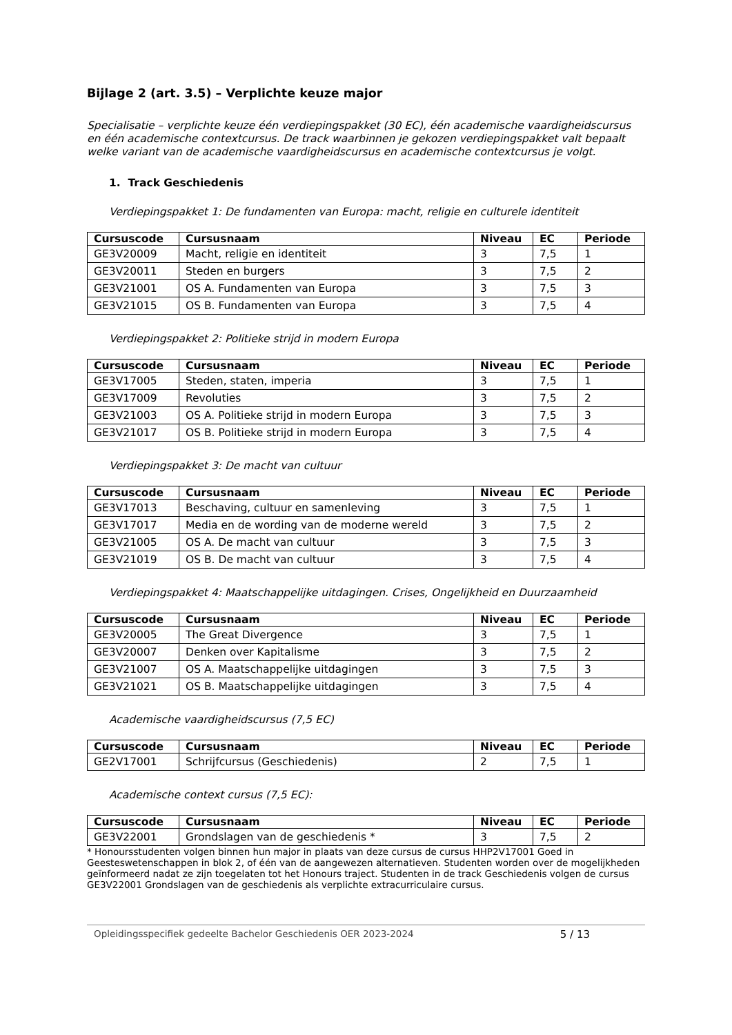Bijlage 2 (art. 3.5) – Verplichte keuze major
Specialisatie – verplichte keuze één verdiepingspakket (30 EC), één academische vaardigheidscursus en één academische contextcursus. De track waarbinnen je gekozen verdiepingspakket valt bepaalt welke variant van de academische vaardigheidscursus en academische contextcursus je volgt.
1. Track Geschiedenis
Verdiepingspakket 1: De fundamenten van Europa: macht, religie en culturele identiteit
| Cursuscode | Cursusnaam | Niveau | EC | Periode |
| --- | --- | --- | --- | --- |
| GE3V20009 | Macht, religie en identiteit | 3 | 7,5 | 1 |
| GE3V20011 | Steden en burgers | 3 | 7,5 | 2 |
| GE3V21001 | OS A. Fundamenten van Europa | 3 | 7,5 | 3 |
| GE3V21015 | OS B. Fundamenten van Europa | 3 | 7,5 | 4 |
Verdiepingspakket 2: Politieke strijd in modern Europa
| Cursuscode | Cursusnaam | Niveau | EC | Periode |
| --- | --- | --- | --- | --- |
| GE3V17005 | Steden, staten, imperia | 3 | 7,5 | 1 |
| GE3V17009 | Revoluties | 3 | 7,5 | 2 |
| GE3V21003 | OS A. Politieke strijd in modern Europa | 3 | 7,5 | 3 |
| GE3V21017 | OS B. Politieke strijd in modern Europa | 3 | 7,5 | 4 |
Verdiepingspakket 3: De macht van cultuur
| Cursuscode | Cursusnaam | Niveau | EC | Periode |
| --- | --- | --- | --- | --- |
| GE3V17013 | Beschaving, cultuur en samenleving | 3 | 7,5 | 1 |
| GE3V17017 | Media en de wording van de moderne wereld | 3 | 7,5 | 2 |
| GE3V21005 | OS A. De macht van cultuur | 3 | 7,5 | 3 |
| GE3V21019 | OS B. De macht van cultuur | 3 | 7,5 | 4 |
Verdiepingspakket 4: Maatschappelijke uitdagingen. Crises, Ongelijkheid en Duurzaamheid
| Cursuscode | Cursusnaam | Niveau | EC | Periode |
| --- | --- | --- | --- | --- |
| GE3V20005 | The Great Divergence | 3 | 7,5 | 1 |
| GE3V20007 | Denken over Kapitalisme | 3 | 7,5 | 2 |
| GE3V21007 | OS A. Maatschappelijke uitdagingen | 3 | 7,5 | 3 |
| GE3V21021 | OS B. Maatschappelijke uitdagingen | 3 | 7,5 | 4 |
Academische vaardigheidscursus (7,5 EC)
| Cursuscode | Cursusnaam | Niveau | EC | Periode |
| --- | --- | --- | --- | --- |
| GE2V17001 | Schrijfcursus (Geschiedenis) | 2 | 7,5 | 1 |
Academische context cursus (7,5 EC):
| Cursuscode | Cursusnaam | Niveau | EC | Periode |
| --- | --- | --- | --- | --- |
| GE3V22001 | Grondslagen van de geschiedenis * | 3 | 7,5 | 2 |
* Honoursstudenten volgen binnen hun major in plaats van deze cursus de cursus HHP2V17001 Goed in Geesteswetenschappen in blok 2, of één van de aangewezen alternatieven. Studenten worden over de mogelijkheden geïnformeerd nadat ze zijn toegelaten tot het Honours traject. Studenten in de track Geschiedenis volgen de cursus GE3V22001 Grondslagen van de geschiedenis als verplichte extracurriculaire cursus.
Opleidingsspecifiek gedeelte Bachelor Geschiedenis OER 2023-2024 5 / 13